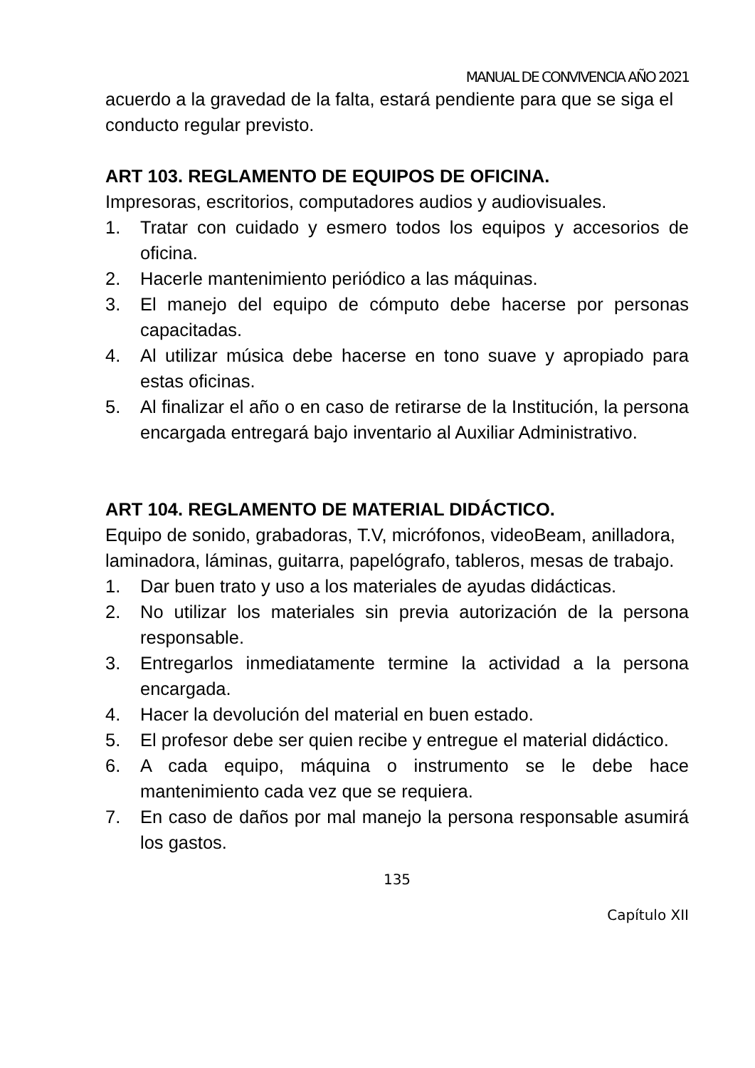MANUAL DE CONVIVENCIA AÑO 2021
acuerdo a la gravedad de la falta, estará pendiente para que se siga el conducto regular previsto.
ART 103. REGLAMENTO DE EQUIPOS DE OFICINA.
Impresoras, escritorios, computadores audios y audiovisuales.
1. Tratar con cuidado y esmero todos los equipos y accesorios de oficina.
2. Hacerle mantenimiento periódico a las máquinas.
3. El manejo del equipo de cómputo debe hacerse por personas capacitadas.
4. Al utilizar música debe hacerse en tono suave y apropiado para estas oficinas.
5. Al finalizar el año o en caso de retirarse de la Institución, la persona encargada entregará bajo inventario al Auxiliar Administrativo.
ART 104. REGLAMENTO DE MATERIAL DIDÁCTICO.
Equipo de sonido, grabadoras, T.V, micrófonos, videoBeam, anilladora, laminadora, láminas, guitarra, papelógrafo, tableros, mesas de trabajo.
1. Dar buen trato y uso a los materiales de ayudas didácticas.
2. No utilizar los materiales sin previa autorización de la persona responsable.
3. Entregarlos inmediatamente termine la actividad a la persona encargada.
4. Hacer la devolución del material en buen estado.
5. El profesor debe ser quien recibe y entregue el material didáctico.
6. A cada equipo, máquina o instrumento se le debe hace mantenimiento cada vez que se requiera.
7. En caso de daños por mal manejo la persona responsable asumirá los gastos.
135
Capítulo XII